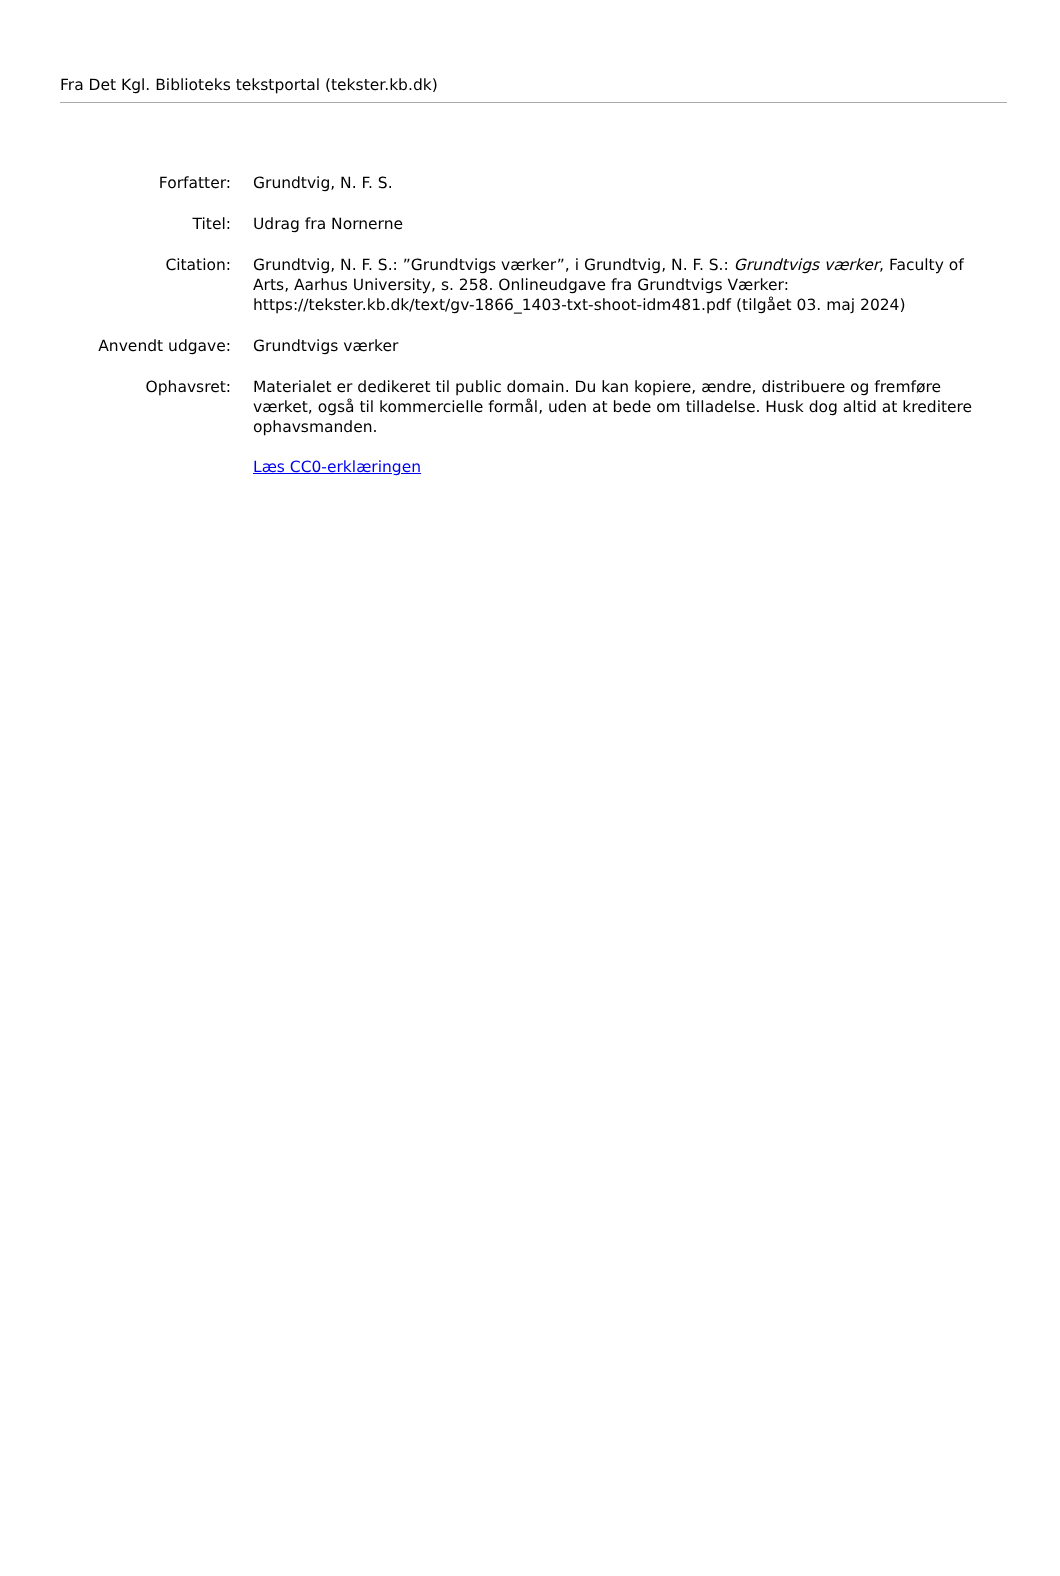Fra Det Kgl. Biblioteks tekstportal (tekster.kb.dk)
Forfatter: Grundtvig, N. F. S.
Titel: Udrag fra Nornerne
Citation: Grundtvig, N. F. S.: ”Grundtvigs værker”, i Grundtvig, N. F. S.: Grundtvigs værker, Faculty of Arts, Aarhus University, s. 258. Onlineudgave fra Grundtvigs Værker: https://tekster.kb.dk/text/gv-1866_1403-txt-shoot-idm481.pdf (tilgået 03. maj 2024)
Anvendt udgave: Grundtvigs værker
Ophavsret: Materialet er dedikeret til public domain. Du kan kopiere, ændre, distribuere og fremføre værket, også til kommercielle formål, uden at bede om tilladelse. Husk dog altid at kreditere ophavsmanden.
Læs CC0-erklæringen